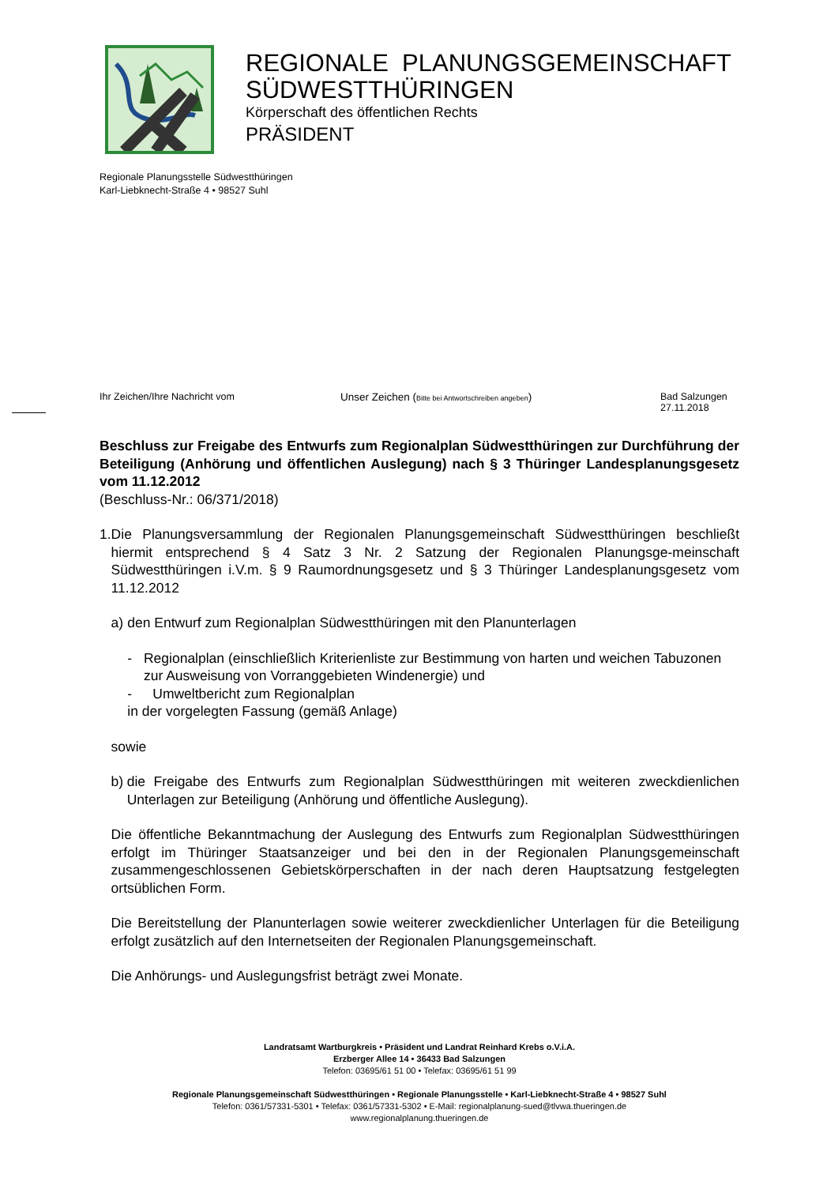REGIONALE PLANUNGSGEMEINSCHAFT
SÜDWESTTHÜRINGEN
Körperschaft des öffentlichen Rechts
PRÄSIDENT
Regionale Planungsstelle Südwestthüringen
Karl-Liebknecht-Straße 4 • 98527 Suhl
Ihr Zeichen/Ihre Nachricht vom Unser Zeichen (Bitte bei Antwortschreiben angeben) Bad Salzungen
27.11.2018
Beschluss zur Freigabe des Entwurfs zum Regionalplan Südwestthüringen zur Durchführung der Beteiligung (Anhörung und öffentlichen Auslegung) nach § 3 Thüringer Landesplanungsgesetz vom 11.12.2012
(Beschluss-Nr.: 06/371/2018)
1. Die Planungsversammlung der Regionalen Planungsgemeinschaft Südwestthüringen beschließt hiermit entsprechend § 4 Satz 3 Nr. 2 Satzung der Regionalen Planungsge-meinschaft Südwestthüringen i.V.m. § 9 Raumordnungsgesetz und § 3 Thüringer Landesplanungsgesetz vom 11.12.2012
a) den Entwurf zum Regionalplan Südwestthüringen mit den Planunterlagen
- Regionalplan (einschließlich Kriterienliste zur Bestimmung von harten und weichen Tabuzonen zur Ausweisung von Vorranggebieten Windenergie) und
- Umweltbericht zum Regionalplan
in der vorgelegten Fassung (gemäß Anlage)
sowie
b) die Freigabe des Entwurfs zum Regionalplan Südwestthüringen mit weiteren zweckdienlichen Unterlagen zur Beteiligung (Anhörung und öffentliche Auslegung).
Die öffentliche Bekanntmachung der Auslegung des Entwurfs zum Regionalplan Südwestthüringen erfolgt im Thüringer Staatsanzeiger und bei den in der Regionalen Planungsgemeinschaft zusammengeschlossenen Gebietskörperschaften in der nach deren Hauptsatzung festgelegten ortsüblichen Form.
Die Bereitstellung der Planunterlagen sowie weiterer zweckdienlicher Unterlagen für die Beteiligung erfolgt zusätzlich auf den Internetseiten der Regionalen Planungsgemeinschaft.
Die Anhörungs- und Auslegungsfrist beträgt zwei Monate.
Landratsamt Wartburgkreis • Präsident und Landrat Reinhard Krebs o.V.i.A.
Erzberger Allee 14 • 36433 Bad Salzungen
Telefon: 03695/61 51 00 • Telefax: 03695/61 51 99
Regionale Planungsgemeinschaft Südwestthüringen • Regionale Planungsstelle • Karl-Liebknecht-Straße 4 • 98527 Suhl
Telefon: 0361/57331-5301 • Telefax: 0361/57331-5302 • E-Mail: regionalplanung-sued@tlvwa.thueringen.de
www.regionalplanung.thueringen.de